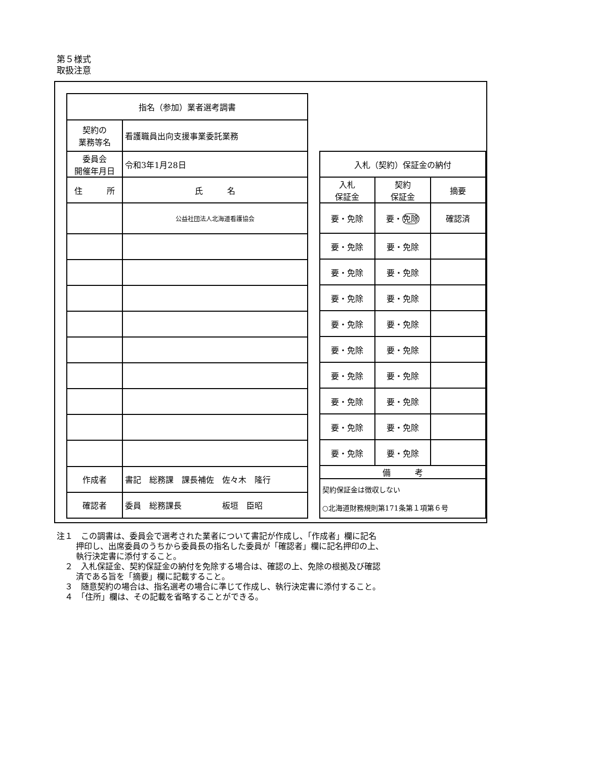第５様式
取扱注意
| 指名（参加）業者選考調書 | | |
| --- | --- | --- |
| 契約の 業務等名 | 看護職員出向支援事業委託業務 | |
| 委員会 開催年月日 | 令和3年1月28日 | |
| 住 所 | | 氏 名 |
| | | 公益社団法人北海道看護協会 |
| 作成者 | 書記 総務課 課長補佐 佐々木 隆行 | |
| 確認者 | 委員 総務課長 板垣 臣昭 | |
| 入札（契約）保証金の納付 | | |
| --- | --- | --- |
| 入札 保証金 | 契約 保証金 | 摘要 |
| 要・免除 | 要・ 免除 | 確認済 |
| 要・免除 | 要・免除 | |
| 要・免除 | 要・免除 | |
| 要・免除 | 要・免除 | |
| 要・免除 | 要・免除 | |
| 要・免除 | 要・免除 | |
| 要・免除 | 要・免除 | |
| 要・免除 | 要・免除 | |
| 要・免除 | 要・免除 | |
| 要・免除 | 要・免除 | |
| 備 考 | | |
| 契約保証金は徴収しない ○北海道財務規則第171条第１項第６号 | | |
注１　この調書は、委員会で選考された業者について書記が作成し、「作成者」欄に記名
押印し、出席委員のうちから委員長の指名した委員が「確認者」欄に記名押印の上、
執行決定書に添付すること。
　２　入札保証金、契約保証金の納付を免除する場合は、確認の上、免除の根拠及び確認
済である旨を「摘要」欄に記載すること。
　３　随意契約の場合は、指名選考の場合に準じて作成し、執行決定書に添付すること。
　４　「住所」欄は、その記載を省略することができる。